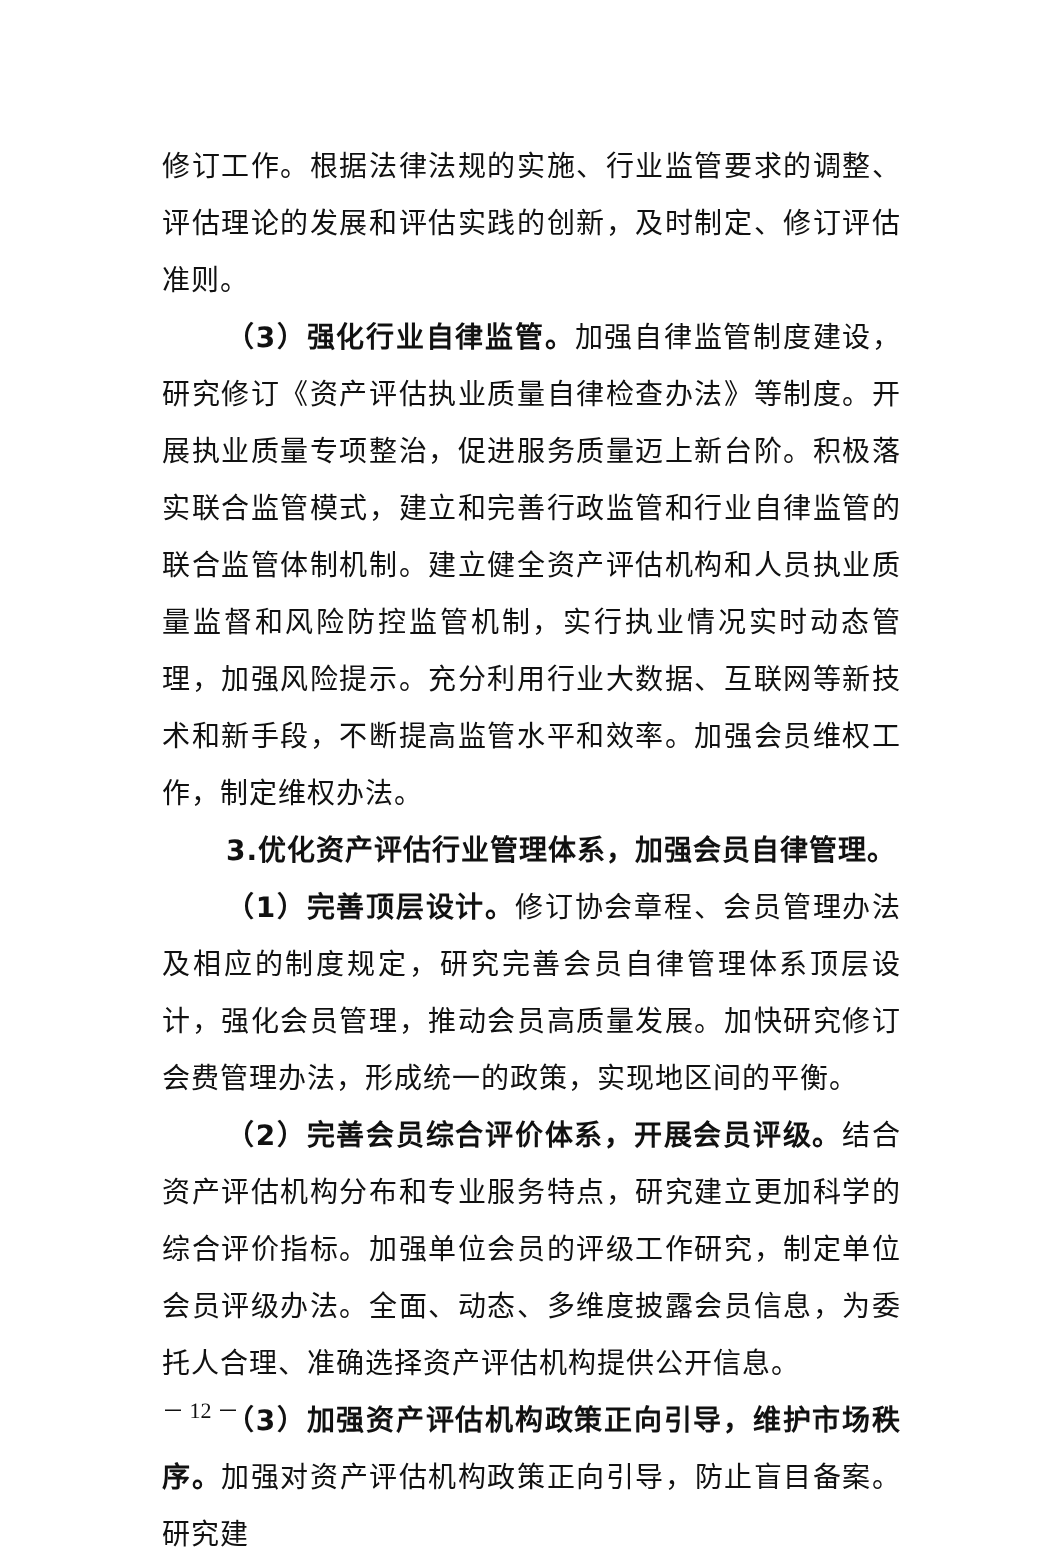修订工作。根据法律法规的实施、行业监管要求的调整、评估理论的发展和评估实践的创新，及时制定、修订评估准则。
（3）强化行业自律监管。加强自律监管制度建设，研究修订《资产评估执业质量自律检查办法》等制度。开展执业质量专项整治，促进服务质量迈上新台阶。积极落实联合监管模式，建立和完善行政监管和行业自律监管的联合监管体制机制。建立健全资产评估机构和人员执业质量监督和风险防控监管机制，实行执业情况实时动态管理，加强风险提示。充分利用行业大数据、互联网等新技术和新手段，不断提高监管水平和效率。加强会员维权工作，制定维权办法。
3.优化资产评估行业管理体系，加强会员自律管理。
（1）完善顶层设计。修订协会章程、会员管理办法及相应的制度规定，研究完善会员自律管理体系顶层设计，强化会员管理，推动会员高质量发展。加快研究修订会费管理办法，形成统一的政策，实现地区间的平衡。
（2）完善会员综合评价体系，开展会员评级。结合资产评估机构分布和专业服务特点，研究建立更加科学的综合评价指标。加强单位会员的评级工作研究，制定单位会员评级办法。全面、动态、多维度披露会员信息，为委托人合理、准确选择资产评估机构提供公开信息。
（3）加强资产评估机构政策正向引导，维护市场秩序。加强对资产评估机构政策正向引导，防止盲目备案。研究建
－ 12 －